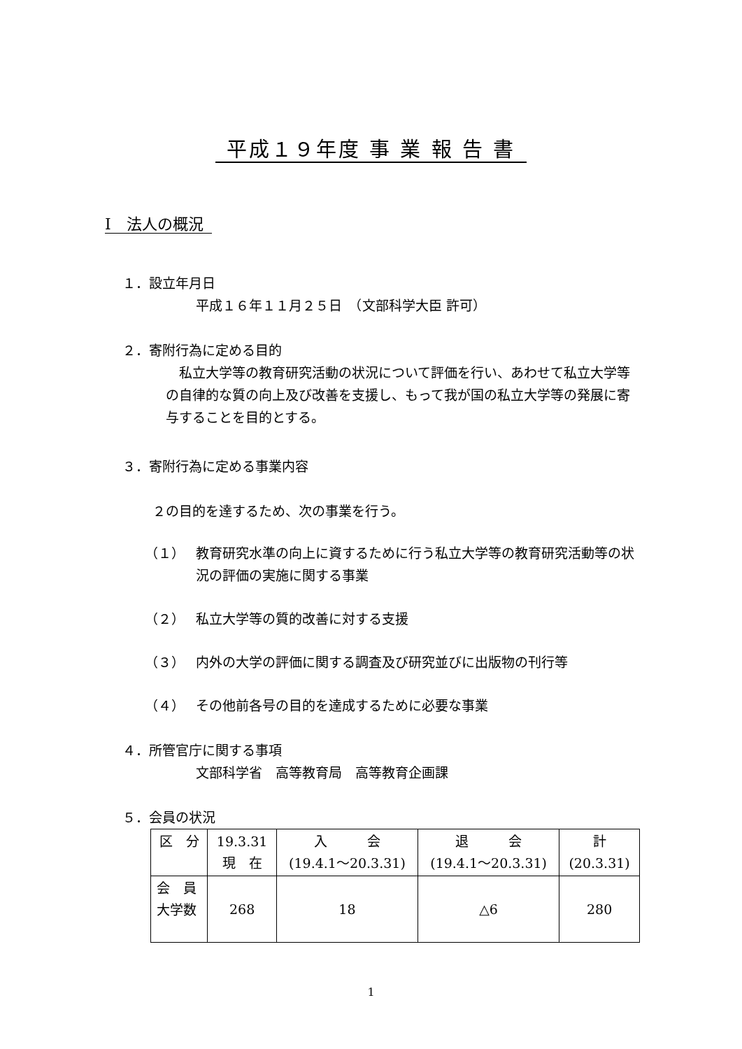平成１９年度 事 業 報 告 書
Ⅰ　法人の概況
１．設立年月日
平成１６年１１月２５日　（文部科学大臣 許可）
２．寄附行為に定める目的
　私立大学等の教育研究活動の状況について評価を行い、あわせて私立大学等の自律的な質の向上及び改善を支援し、もって我が国の私立大学等の発展に寄与することを目的とする。
３．寄附行為に定める事業内容
２の目的を達するため、次の事業を行う。
（１） 教育研究水準の向上に資するために行う私立大学等の教育研究活動等の状況の評価の実施に関する事業
（２） 私立大学等の質的改善に対する支援
（３） 内外の大学の評価に関する調査及び研究並びに出版物の刊行等
（４） その他前各号の目的を達成するために必要な事業
４．所管官庁に関する事項
文部科学省　高等教育局　高等教育企画課
５．会員の状況
| 区 分 | 19.3.31 現 在 | 入 会 (19.4.1～20.3.31) | 退 会 (19.4.1～20.3.31) | 計 (20.3.31) |
| 会 員 大学数 | 268 | 18 | △6 | 280 |
1